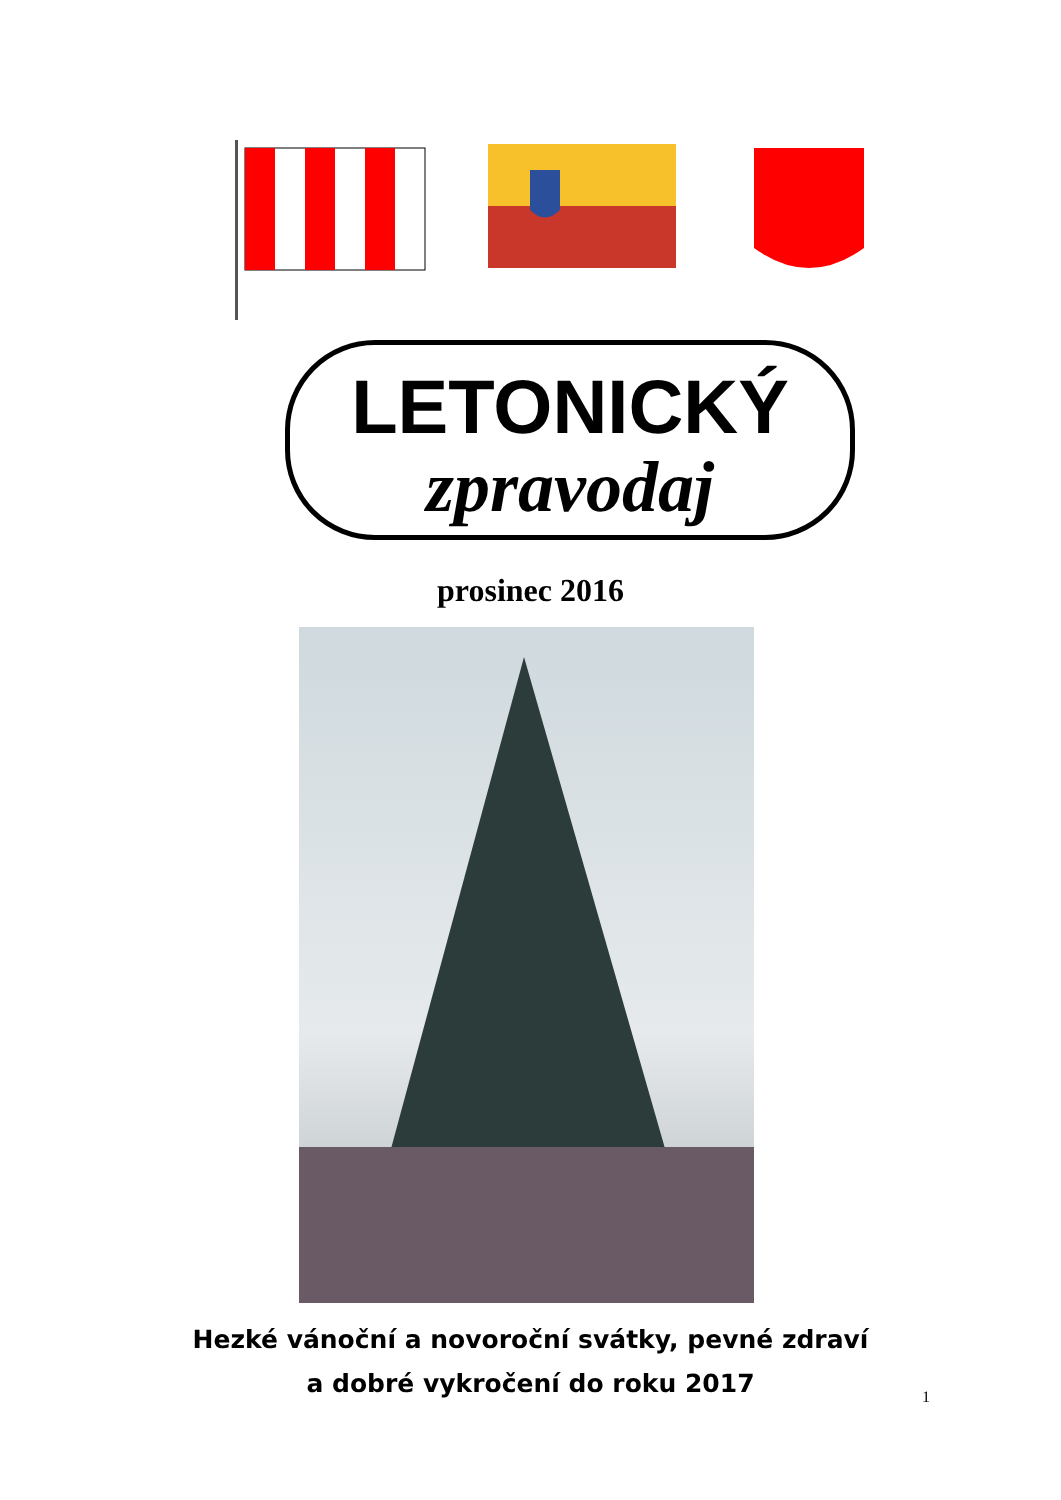LETONICKÝ
zpravodaj
prosinec 2016
Hezké vánoční a novoroční svátky, pevné zdraví
a dobré vykročení do roku 2017
1